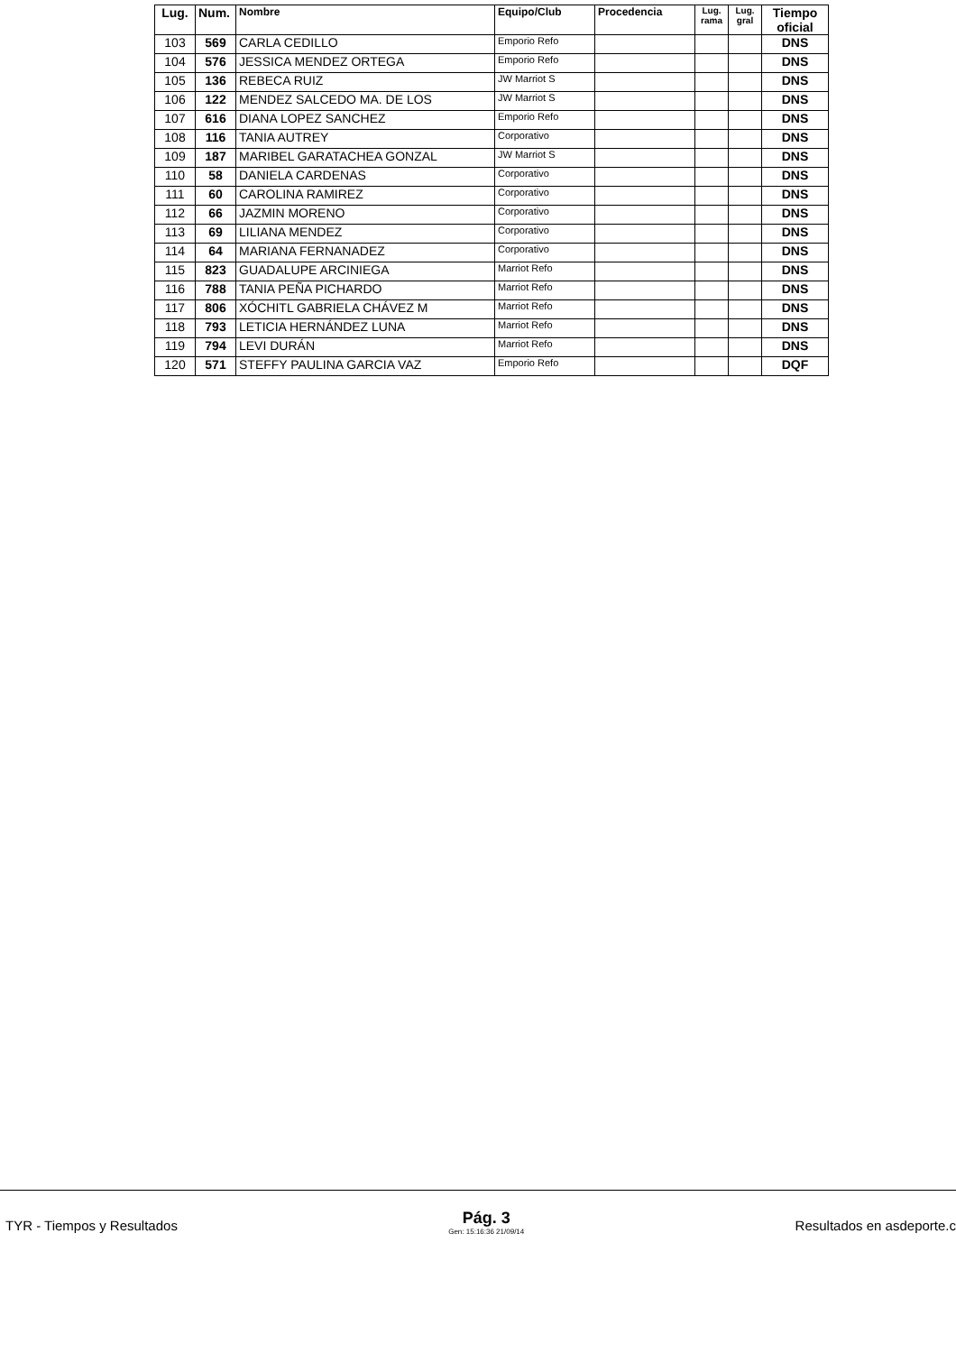| Lug. | Num. | Nombre | Equipo/Club | Procedencia | Lug. rama | Lug. gral | Tiempo oficial |
| --- | --- | --- | --- | --- | --- | --- | --- |
| 103 | 569 | CARLA CEDILLO | Emporio Refo | | | | DNS |
| 104 | 576 | JESSICA MENDEZ ORTEGA | Emporio Refo | | | | DNS |
| 105 | 136 | REBECA RUIZ | JW Marriot S | | | | DNS |
| 106 | 122 | MENDEZ SALCEDO MA. DE LOS | JW Marriot S | | | | DNS |
| 107 | 616 | DIANA LOPEZ SANCHEZ | Emporio Refo | | | | DNS |
| 108 | 116 | TANIA AUTREY | Corporativo | | | | DNS |
| 109 | 187 | MARIBEL GARATACHEA GONZAL | JW Marriot S | | | | DNS |
| 110 | 58 | DANIELA CARDENAS | Corporativo | | | | DNS |
| 111 | 60 | CAROLINA RAMIREZ | Corporativo | | | | DNS |
| 112 | 66 | JAZMIN MORENO | Corporativo | | | | DNS |
| 113 | 69 | LILIANA MENDEZ | Corporativo | | | | DNS |
| 114 | 64 | MARIANA FERNANADEZ | Corporativo | | | | DNS |
| 115 | 823 | GUADALUPE ARCINIEGA | Marriot Refo | | | | DNS |
| 116 | 788 | TANIA PEÑA PICHARDO | Marriot Refo | | | | DNS |
| 117 | 806 | XÓCHITL GABRIELA CHÁVEZ M | Marriot Refo | | | | DNS |
| 118 | 793 | LETICIA HERNÁNDEZ LUNA | Marriot Refo | | | | DNS |
| 119 | 794 | LEVI DURÁN | Marriot Refo | | | | DNS |
| 120 | 571 | STEFFY PAULINA GARCIA VAZ | Emporio Refo | | | | DQF |
TYR - Tiempos y Resultados
Pág. 3
Gen: 15:16:36 21/09/14
Resultados en asdeporte.c